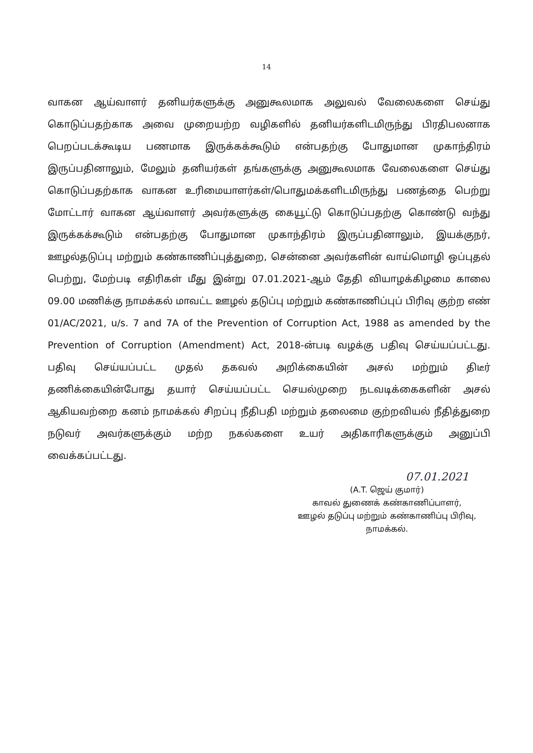14
வாகன ஆய்வாளர் தனியர்களுக்கு அனுகூலமாக அலுவல் வேலைகளை செய்து கொடுப்பதற்காக அவை முறையற்ற வழிகளில் தனியர்களிடமிருந்து பிரதிபலனாக பெறப்படக்கூடிய பணமாக இருக்கக்கூடும் என்பதற்கு போதுமான முகாந்திரம் இருப்பதினாலும், மேலும் தனியர்கள் தங்களுக்கு அனுகூலமாக வேலைகளை செய்து கொடுப்பதற்காக வாகன உரிமையாளர்கள்/பொதுமக்களிடமிருந்து பணத்தை பெற்று மோட்டார் வாகன ஆய்வாளர் அவர்களுக்கு கையூட்டு கொடுப்பதற்கு கொண்டு வந்து இருக்கக்கூடும் என்பதற்கு போதுமான முகாந்திரம் இருப்பதினாலும், இயக்குநர், ஊழல்தடுப்பு மற்றும் கண்காணிப்புத்துறை, சென்னை அவர்களின் வாய்மொழி ஒப்புதல் பெற்று, மேற்படி எதிரிகள் மீது இன்று 07.01.2021-ஆம் தேதி வியாழக்கிழமை காலை 09.00 மணிக்கு நாமக்கல் மாவட்ட ஊழல் தடுப்பு மற்றும் கண்காணிப்புப் பிரிவு குற்ற எண் 01/AC/2021, u/s. 7 and 7A of the Prevention of Corruption Act, 1988 as amended by the Prevention of Corruption (Amendment) Act, 2018-ன்படி வழக்கு பதிவு செய்யப்பட்டது. பதிவு செய்யப்பட்ட முதல் தகவல் அறிக்கையின் அசல் மற்றும் திடீர் தணிக்கையின்போது தயார் செய்யப்பட்ட செயல்முறை நடவடிக்கைகளின் அசல் ஆகியவற்றை கனம் நாமக்கல் சிறப்பு நீதிபதி மற்றும் தலைமை குற்றவியல் நீதித்துறை நடுவர் அவர்களுக்கும் மற்ற நகல்களை உயர் அதிகாரிகளுக்கும் அனுப்பி வைக்கப்பட்டது.
07.01.2021
(A.T. ஜெய் குமார்)
காவல் துணைக் கண்காணிப்பாளர்,
ஊழல் தடுப்பு மற்றும் கண்காணிப்பு பிரிவு,
நாமக்கல்.